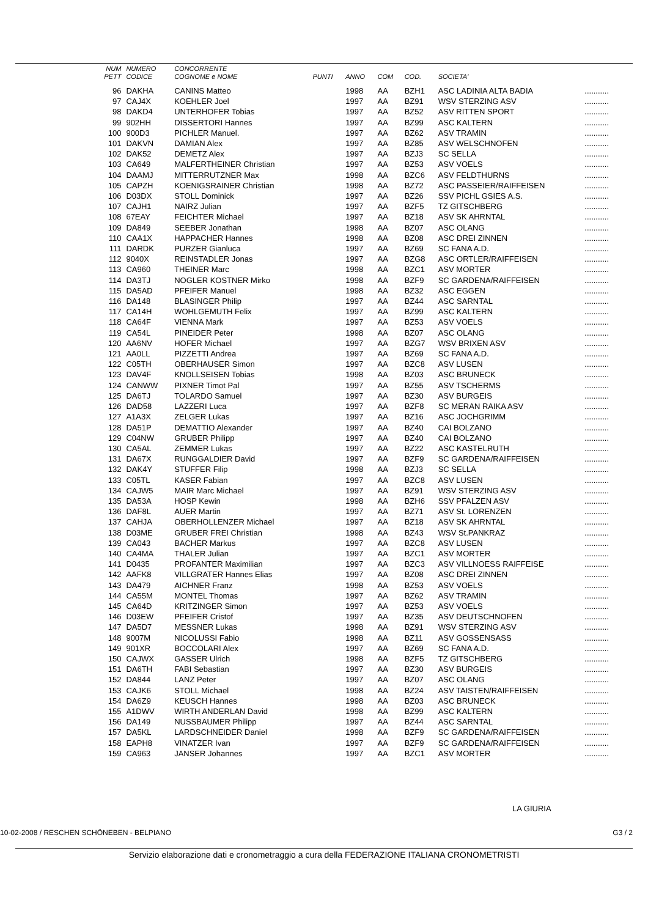| NUM PETT | NUMERO CODICE | CONCORRENTE COGNOME e NOME | PUNTI | ANNO | COM | COD. | SOCIETA' | |
| --- | --- | --- | --- | --- | --- | --- | --- | --- |
| 96 | DAKHA | CANINS Matteo | | 1998 | AA | BZH1 | ASC LADINIA ALTA BADIA | ........... |
| 97 | CAJ4X | KOEHLER Joel | | 1997 | AA | BZ91 | WSV STERZING ASV | ........... |
| 98 | DAKD4 | UNTERHOFER Tobias | | 1997 | AA | BZ52 | ASV RITTEN SPORT | ........... |
| 99 | 902HH | DISSERTORI Hannes | | 1997 | AA | BZ99 | ASC KALTERN | ........... |
| 100 | 900D3 | PICHLER Manuel. | | 1997 | AA | BZ62 | ASV TRAMIN | ........... |
| 101 | DAKVN | DAMIAN Alex | | 1997 | AA | BZ85 | ASV WELSCHNOFEN | ........... |
| 102 | DAK52 | DEMETZ Alex | | 1997 | AA | BZJ3 | SC SELLA | ........... |
| 103 | CA649 | MALFERTHEINER Christian | | 1997 | AA | BZ53 | ASV VOELS | ........... |
| 104 | DAAMJ | MITTERRUTZNER Max | | 1998 | AA | BZC6 | ASV FELDTHURNS | ........... |
| 105 | CAPZH | KOENIGSRAINER Christian | | 1998 | AA | BZ72 | ASC PASSEIER/RAIFFEISEN | ........... |
| 106 | D03DX | STOLL Dominick | | 1997 | AA | BZ26 | SSV PICHL GSIES A.S. | ........... |
| 107 | CAJH1 | NAIRZ Julian | | 1997 | AA | BZF5 | TZ GITSCHBERG | ........... |
| 108 | 67EAY | FEICHTER Michael | | 1997 | AA | BZ18 | ASV SK AHRNTAL | ........... |
| 109 | DA849 | SEEBER Jonathan | | 1998 | AA | BZ07 | ASC OLANG | ........... |
| 110 | CAA1X | HAPPACHER Hannes | | 1998 | AA | BZ08 | ASC DREI ZINNEN | ........... |
| 111 | DARDK | PURZER Gianluca | | 1997 | AA | BZ69 | SC FANA A.D. | ........... |
| 112 | 9040X | REINSTADLER Jonas | | 1997 | AA | BZG8 | ASC ORTLER/RAIFFEISEN | ........... |
| 113 | CA960 | THEINER Marc | | 1998 | AA | BZC1 | ASV MORTER | ........... |
| 114 | DA3TJ | NOGLER KOSTNER Mirko | | 1998 | AA | BZF9 | SC GARDENA/RAIFFEISEN | ........... |
| 115 | DA5AD | PFEIFER Manuel | | 1998 | AA | BZ32 | ASC EGGEN | ........... |
| 116 | DA148 | BLASINGER Philip | | 1997 | AA | BZ44 | ASC SARNTAL | ........... |
| 117 | CA14H | WOHLGEMUTH Felix | | 1997 | AA | BZ99 | ASC KALTERN | ........... |
| 118 | CA64F | VIENNA Mark | | 1997 | AA | BZ53 | ASV VOELS | ........... |
| 119 | CA54L | PINEIDER Peter | | 1998 | AA | BZ07 | ASC OLANG | ........... |
| 120 | AA6NV | HOFER Michael | | 1997 | AA | BZG7 | WSV BRIXEN ASV | ........... |
| 121 | AA0LL | PIZZETTI Andrea | | 1997 | AA | BZ69 | SC FANA A.D. | ........... |
| 122 | C05TH | OBERHAUSER Simon | | 1997 | AA | BZC8 | ASV LUSEN | ........... |
| 123 | DAV4F | KNOLLSEISEN Tobias | | 1998 | AA | BZ03 | ASC BRUNECK | ........... |
| 124 | CANWW | PIXNER Timot Pal | | 1997 | AA | BZ55 | ASV TSCHERMS | ........... |
| 125 | DA6TJ | TOLARDO Samuel | | 1997 | AA | BZ30 | ASV BURGEIS | ........... |
| 126 | DAD58 | LAZZERI Luca | | 1997 | AA | BZF8 | SC MERAN RAIKA ASV | ........... |
| 127 | A1A3X | ZELGER Lukas | | 1997 | AA | BZ16 | ASC JOCHGRIMM | ........... |
| 128 | DA51P | DEMATTIO Alexander | | 1997 | AA | BZ40 | CAI BOLZANO | ........... |
| 129 | C04NW | GRUBER Philipp | | 1997 | AA | BZ40 | CAI BOLZANO | ........... |
| 130 | CA5AL | ZEMMER Lukas | | 1997 | AA | BZ22 | ASC KASTELRUTH | ........... |
| 131 | DA67X | RUNGGALDIER David | | 1997 | AA | BZF9 | SC GARDENA/RAIFFEISEN | ........... |
| 132 | DAK4Y | STUFFER Filip | | 1998 | AA | BZJ3 | SC SELLA | ........... |
| 133 | C05TL | KASER Fabian | | 1997 | AA | BZC8 | ASV LUSEN | ........... |
| 134 | CAJW5 | MAIR Marc Michael | | 1997 | AA | BZ91 | WSV STERZING ASV | ........... |
| 135 | DA53A | HOSP Kewin | | 1998 | AA | BZH6 | SSV PFALZEN ASV | ........... |
| 136 | DAF8L | AUER Martin | | 1997 | AA | BZ71 | ASV St. LORENZEN | ........... |
| 137 | CAHJA | OBERHOLLENZER Michael | | 1997 | AA | BZ18 | ASV SK AHRNTAL | ........... |
| 138 | D03ME | GRUBER FREI Christian | | 1998 | AA | BZ43 | WSV St.PANKRAZ | ........... |
| 139 | CA043 | BACHER Markus | | 1997 | AA | BZC8 | ASV LUSEN | ........... |
| 140 | CA4MA | THALER Julian | | 1997 | AA | BZC1 | ASV MORTER | ........... |
| 141 | D0435 | PROFANTER Maximilian | | 1997 | AA | BZC3 | ASV VILLNOESS RAIFFEISE | ........... |
| 142 | AAFK8 | VILLGRATER Hannes Elias | | 1997 | AA | BZ08 | ASC DREI ZINNEN | ........... |
| 143 | DA479 | AICHNER Franz | | 1998 | AA | BZ53 | ASV VOELS | ........... |
| 144 | CA55M | MONTEL Thomas | | 1997 | AA | BZ62 | ASV TRAMIN | ........... |
| 145 | CA64D | KRITZINGER Simon | | 1997 | AA | BZ53 | ASV VOELS | ........... |
| 146 | D03EW | PFEIFER Cristof | | 1997 | AA | BZ35 | ASV DEUTSCHNOFEN | ........... |
| 147 | DA5D7 | MESSNER Lukas | | 1998 | AA | BZ91 | WSV STERZING ASV | ........... |
| 148 | 9007M | NICOLUSSI Fabio | | 1998 | AA | BZ11 | ASV GOSSENSASS | ........... |
| 149 | 901XR | BOCCOLARI Alex | | 1997 | AA | BZ69 | SC FANA A.D. | ........... |
| 150 | CAJWX | GASSER Ulrich | | 1998 | AA | BZF5 | TZ GITSCHBERG | ........... |
| 151 | DA6TH | FABI Sebastian | | 1997 | AA | BZ30 | ASV BURGEIS | ........... |
| 152 | DA844 | LANZ Peter | | 1997 | AA | BZ07 | ASC OLANG | ........... |
| 153 | CAJK6 | STOLL Michael | | 1998 | AA | BZ24 | ASV TAISTEN/RAIFFEISEN | ........... |
| 154 | DA6Z9 | KEUSCH Hannes | | 1998 | AA | BZ03 | ASC BRUNECK | ........... |
| 155 | A1DWV | WIRTH ANDERLAN David | | 1998 | AA | BZ99 | ASC KALTERN | ........... |
| 156 | DA149 | NUSSBAUMER Philipp | | 1997 | AA | BZ44 | ASC SARNTAL | ........... |
| 157 | DA5KL | LARDSCHNEIDER Daniel | | 1998 | AA | BZF9 | SC GARDENA/RAIFFEISEN | ........... |
| 158 | EAPH8 | VINATZER Ivan | | 1997 | AA | BZF9 | SC GARDENA/RAIFFEISEN | ........... |
| 159 | CA963 | JANSER Johannes | | 1997 | AA | BZC1 | ASV MORTER | ........... |
LA GIURIA
10-02-2008 / RESCHEN SCHÖNEBEN - BELPIANO
G3 / 2
Servizio elaborazione dati e cronometraggio a cura della FEDERAZIONE ITALIANA CRONOMETRISTI